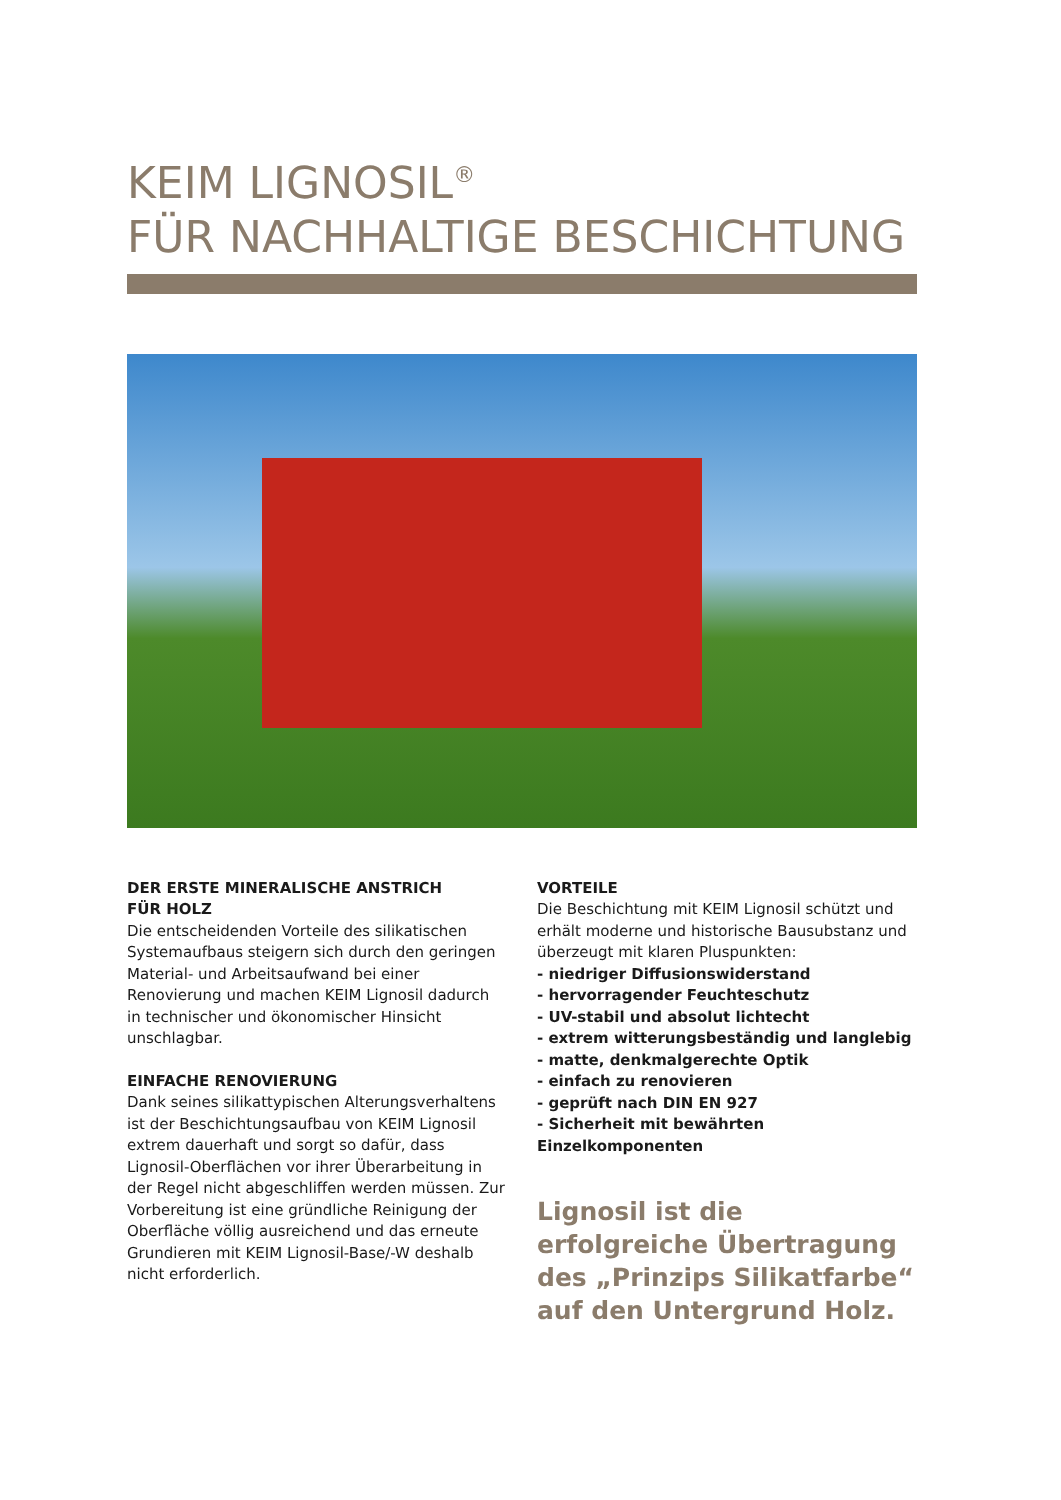KEIM LIGNOSIL<sup>®</sup>
FÜR NACHHALTIGE BESCHICHTUNG
DER ERSTE MINERALISCHE ANSTRICH
FÜR HOLZ
Die entscheidenden Vorteile des silikatischen System­aufbaus steigern sich durch den geringen Material- und Arbeitsaufwand bei einer Renovierung und machen KEIM Lignosil dadurch in technischer und ökonomischer Hinsicht unschlagbar.
EINFACHE RENOVIERUNG
Dank seines silikattypischen Alterungsverhaltens ist der Beschichtungsaufbau von KEIM Lignosil extrem dauer­haft und sorgt so dafür, dass Lignosil-Oberflächen vor ihrer Überarbeitung in der Regel nicht abgeschliffen werden müssen. Zur Vorbereitung ist eine gründliche Reinigung der Oberfläche völlig ausreichend und das erneute Grundieren mit KEIM Lignosil-Base/-W deshalb nicht erforderlich.
VORTEILE
Die Beschichtung mit KEIM Lignosil schützt und erhält moderne und historische Bausubstanz und überzeugt mit klaren Pluspunkten:
- niedriger Diffusionswiderstand
- hervorragender Feuchteschutz
- UV-stabil und absolut lichtecht
- extrem witterungsbeständig und langlebig
- matte, denkmalgerechte Optik
- einfach zu renovieren
- geprüft nach DIN EN 927
- Sicherheit mit bewährten Einzelkomponenten
Lignosil ist die erfolgreiche Übertragung des „Prinzips Silikatfarbe“ auf den Unter­grund Holz.